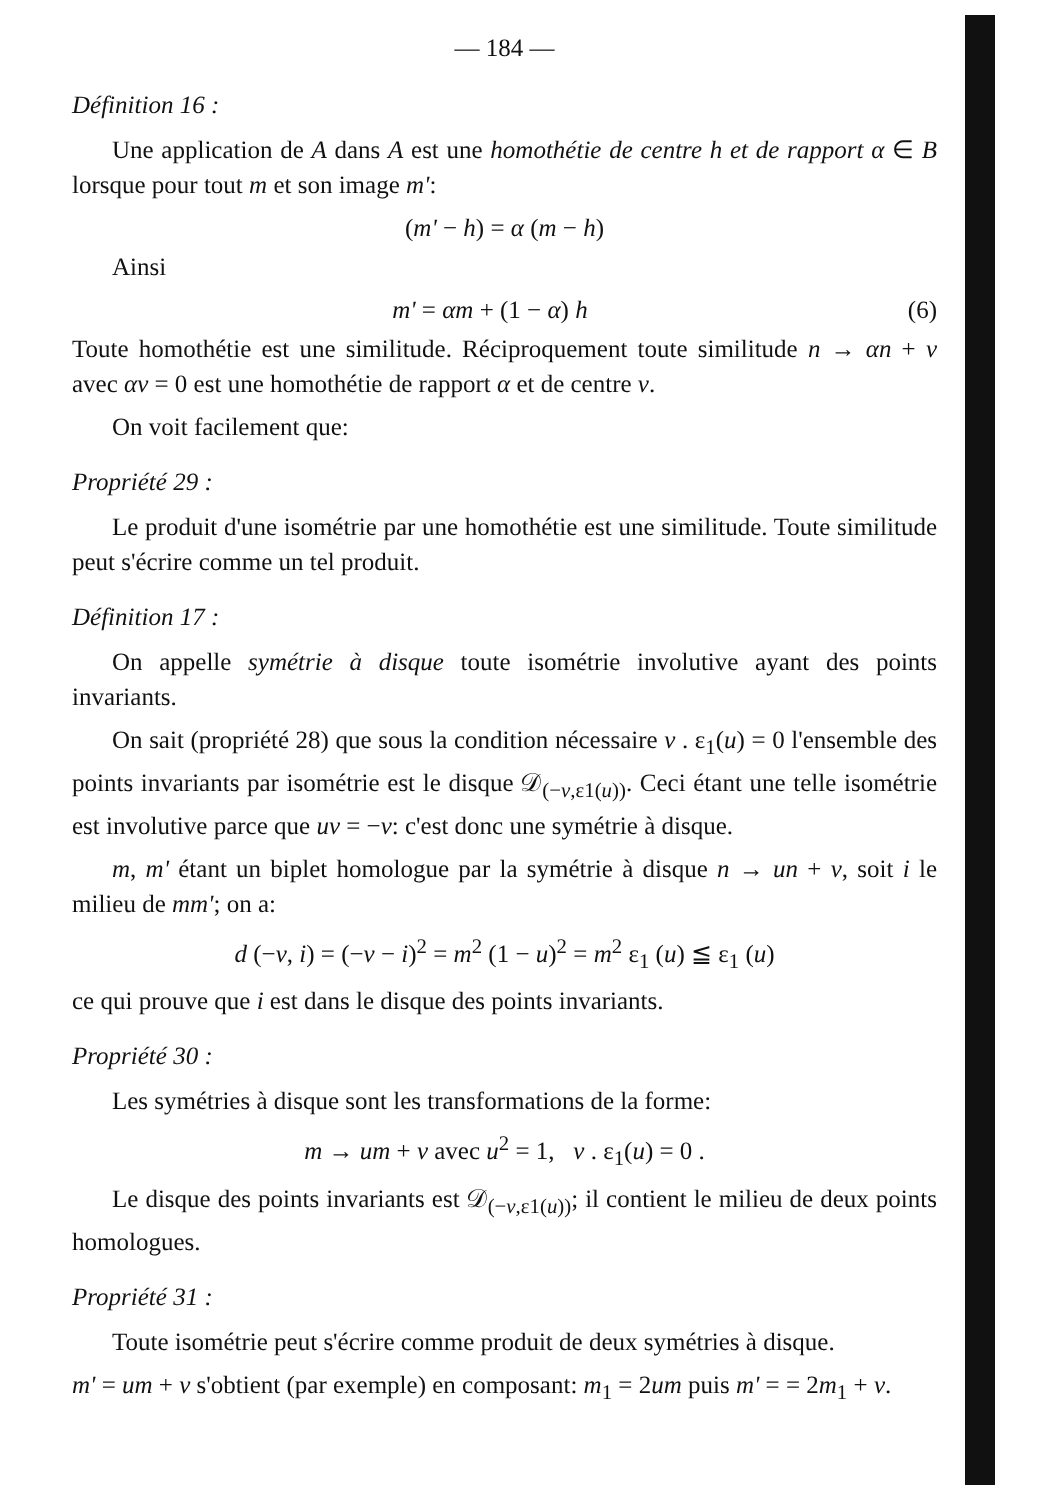— 184 —
Définition 16 :
Une application de A dans A est une homothétie de centre h et de rapport α ∈ B lorsque pour tout m et son image m':
(m' − h) = α (m − h)
Ainsi
m' = αm + (1 − α) h (6)
Toute homothétie est une similitude. Réciproquement toute similitude n → αn + v avec αv = 0 est une homothétie de rapport α et de centre v.
On voit facilement que:
Propriété 29 :
Le produit d'une isométrie par une homothétie est une similitude. Toute similitude peut s'écrire comme un tel produit.
Définition 17 :
On appelle symétrie à disque toute isométrie involutive ayant des points invariants.
On sait (propriété 28) que sous la condition nécessaire v . ε<sub>1</sub>(u) = 0 l'ensemble des points invariants par isométrie est le disque 𝒟<sub>(−v,ε1(u))</sub>. Ceci étant une telle isométrie est involutive parce que uv = −v: c'est donc une symétrie à disque.
m, m' étant un biplet homologue par la symétrie à disque n → un + v, soit i le milieu de mm'; on a:
d (−v, i) = (−v − i)<sup>2</sup> = m<sup>2</sup> (1 − u)<sup>2</sup> = m<sup>2</sup> ε<sub>1</sub> (u) ≦ ε<sub>1</sub> (u)
ce qui prouve que i est dans le disque des points invariants.
Propriété 30 :
Les symétries à disque sont les transformations de la forme:
m → um + v avec u<sup>2</sup> = 1, v . ε<sub>1</sub>(u) = 0 .
Le disque des points invariants est 𝒟<sub>(−v,ε1(u))</sub>; il contient le milieu de deux points homologues.
Propriété 31 :
Toute isométrie peut s'écrire comme produit de deux symétries à disque.
m' = um + v s'obtient (par exemple) en composant: m<sub>1</sub> = 2um puis m' = = 2m<sub>1</sub> + v.